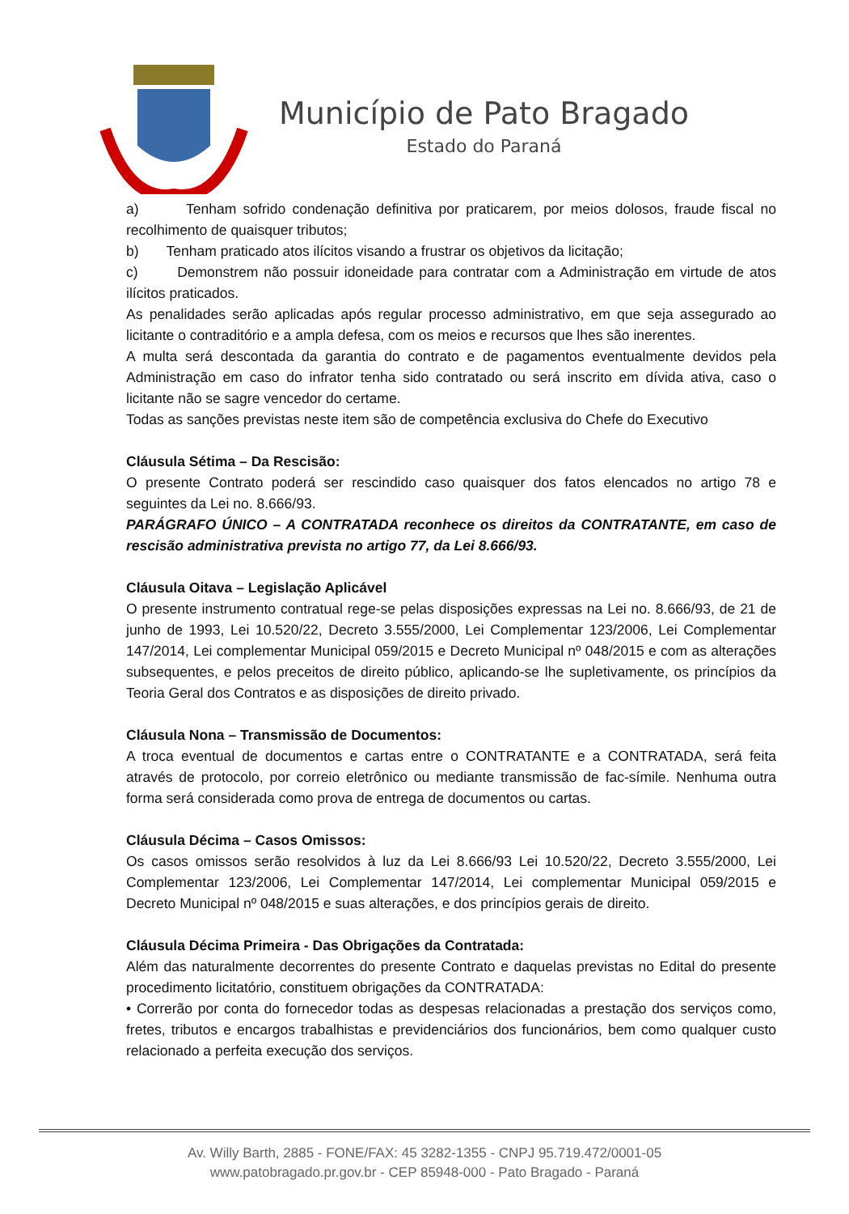Município de Pato Bragado
Estado do Paraná
a) Tenham sofrido condenação definitiva por praticarem, por meios dolosos, fraude fiscal no recolhimento de quaisquer tributos;
b) Tenham praticado atos ilícitos visando a frustrar os objetivos da licitação;
c) Demonstrem não possuir idoneidade para contratar com a Administração em virtude de atos ilícitos praticados.
As penalidades serão aplicadas após regular processo administrativo, em que seja assegurado ao licitante o contraditório e a ampla defesa, com os meios e recursos que lhes são inerentes.
A multa será descontada da garantia do contrato e de pagamentos eventualmente devidos pela Administração em caso do infrator tenha sido contratado ou será inscrito em dívida ativa, caso o licitante não se sagre vencedor do certame.
Todas as sanções previstas neste item são de competência exclusiva do Chefe do Executivo
Cláusula Sétima – Da Rescisão:
O presente Contrato poderá ser rescindido caso quaisquer dos fatos elencados no artigo 78 e seguintes da Lei no. 8.666/93.
PARÁGRAFO ÚNICO – A CONTRATADA reconhece os direitos da CONTRATANTE, em caso de rescisão administrativa prevista no artigo 77, da Lei 8.666/93.
Cláusula Oitava – Legislação Aplicável
O presente instrumento contratual rege-se pelas disposições expressas na Lei no. 8.666/93, de 21 de junho de 1993, Lei 10.520/22, Decreto 3.555/2000, Lei Complementar 123/2006, Lei Complementar 147/2014, Lei complementar Municipal 059/2015 e Decreto Municipal nº 048/2015 e com as alterações subsequentes, e pelos preceitos de direito público, aplicando-se lhe supletivamente, os princípios da Teoria Geral dos Contratos e as disposições de direito privado.
Cláusula Nona – Transmissão de Documentos:
A troca eventual de documentos e cartas entre o CONTRATANTE e a CONTRATADA, será feita através de protocolo, por correio eletrônico ou mediante transmissão de fac-símile. Nenhuma outra forma será considerada como prova de entrega de documentos ou cartas.
Cláusula Décima – Casos Omissos:
Os casos omissos serão resolvidos à luz da Lei 8.666/93 Lei 10.520/22, Decreto 3.555/2000, Lei Complementar 123/2006, Lei Complementar 147/2014, Lei complementar Municipal 059/2015 e Decreto Municipal nº 048/2015 e suas alterações, e dos princípios gerais de direito.
Cláusula Décima Primeira - Das Obrigações da Contratada:
Além das naturalmente decorrentes do presente Contrato e daquelas previstas no Edital do presente procedimento licitatório, constituem obrigações da CONTRATADA:
• Correrão por conta do fornecedor todas as despesas relacionadas a prestação dos serviços como, fretes, tributos e encargos trabalhistas e previdenciários dos funcionários, bem como qualquer custo relacionado a perfeita execução dos serviços.
Av. Willy Barth, 2885 - FONE/FAX: 45 3282-1355 - CNPJ 95.719.472/0001-05
www.patobragado.pr.gov.br - CEP 85948-000 - Pato Bragado - Paraná